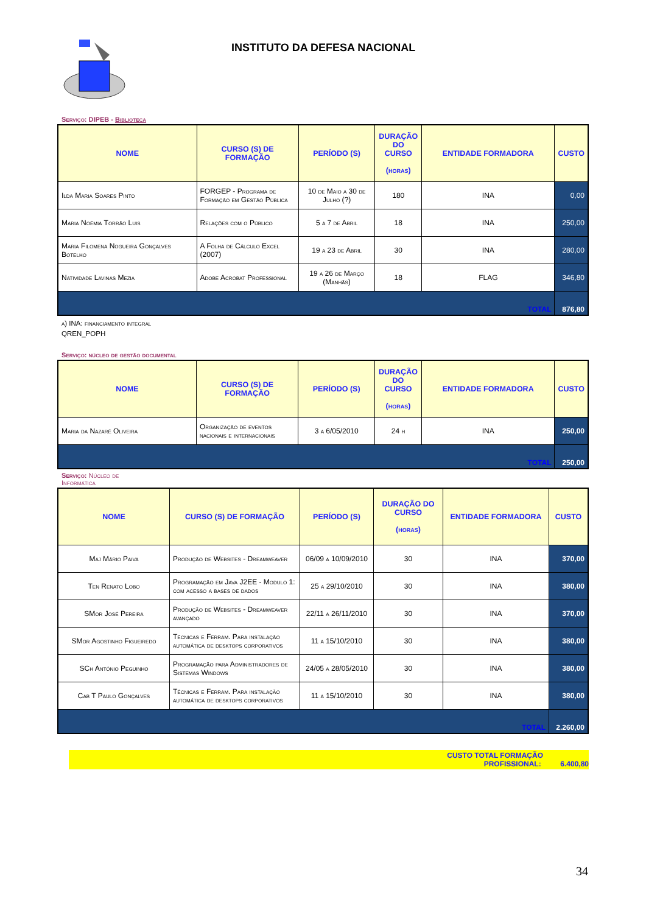INSTITUTO DA DEFESA NACIONAL
Serviço: DIPEB - Biblioteca
| NOME | CURSO (S) DE FORMAÇÃO | PERÍODO (S) | DURAÇÃO DO CURSO (horas) | ENTIDADE FORMADORA | CUSTO |
| --- | --- | --- | --- | --- | --- |
| Ilda Maria Soares Pinto | FORGEP - Programa de Formação em Gestão Pública | 10 de Maio a 30 de Julho (?) | 180 | INA | 0,00 |
| Maria Noémia Torrão Luis | Relações com o Público | 5 a 7 de Abril | 18 | INA | 250,00 |
| Maria Filomena Nogueira Gonçalves Botelho | A Folha de Cálculo Excel (2007) | 19 a 23 de Abril | 30 | INA | 280,00 |
| Natividade Lavinas Mezia | Adobe Acrobat Professional | 19 a 26 de Março (Manhãs) | 18 | FLAG | 346,80 |
| TOTAL | | | | | 876,80 |
a) INA: financiamento integral
QREN_POPH
Serviço: núcleo de gestão documental
| NOME | CURSO (S) DE FORMAÇÃO | PERÍODO (S) | DURAÇÃO DO CURSO (horas) | ENTIDADE FORMADORA | CUSTO |
| --- | --- | --- | --- | --- | --- |
| Maria da Nazaré Oliveira | Organização de eventos nacionais e internacionais | 3 a 6/05/2010 | 24 h | INA | 250,00 |
| TOTAL | | | | | 250,00 |
Serviço: Núcleo de Informática
| NOME | CURSO (S) DE FORMAÇÃO | PERÍODO (S) | DURAÇÃO DO CURSO (horas) | ENTIDADE FORMADORA | CUSTO |
| --- | --- | --- | --- | --- | --- |
| Maj Mário Paiva | Produção de Websites - Dreamweaver | 06/09 a 10/09/2010 | 30 | INA | 370,00 |
| Ten Renato Lobo | Programação em Java J2EE - Modulo 1: com acesso a bases de dados | 25 a 29/10/2010 | 30 | INA | 380,00 |
| SMor José Pereira | Produção de Websites - Dreamweaver avançado | 22/11 a 26/11/2010 | 30 | INA | 370,00 |
| SMor Agostinho Figueiredo | Técnicas e Ferram. Para instalação automática de desktops corporativos | 11 a 15/10/2010 | 30 | INA | 380,00 |
| SCh António Peguinho | Programação para Administradores de Sistemas Windows | 24/05 a 28/05/2010 | 30 | INA | 380,00 |
| Cab T Paulo Gonçalves | Técnicas e Ferram. Para instalação automática de desktops corporativos | 11 a 15/10/2010 | 30 | INA | 380,00 |
| TOTAL | | | | | 2.260,00 |
CUSTO TOTAL FORMAÇÃO
PROFISSIONAL: 6.400,80
34